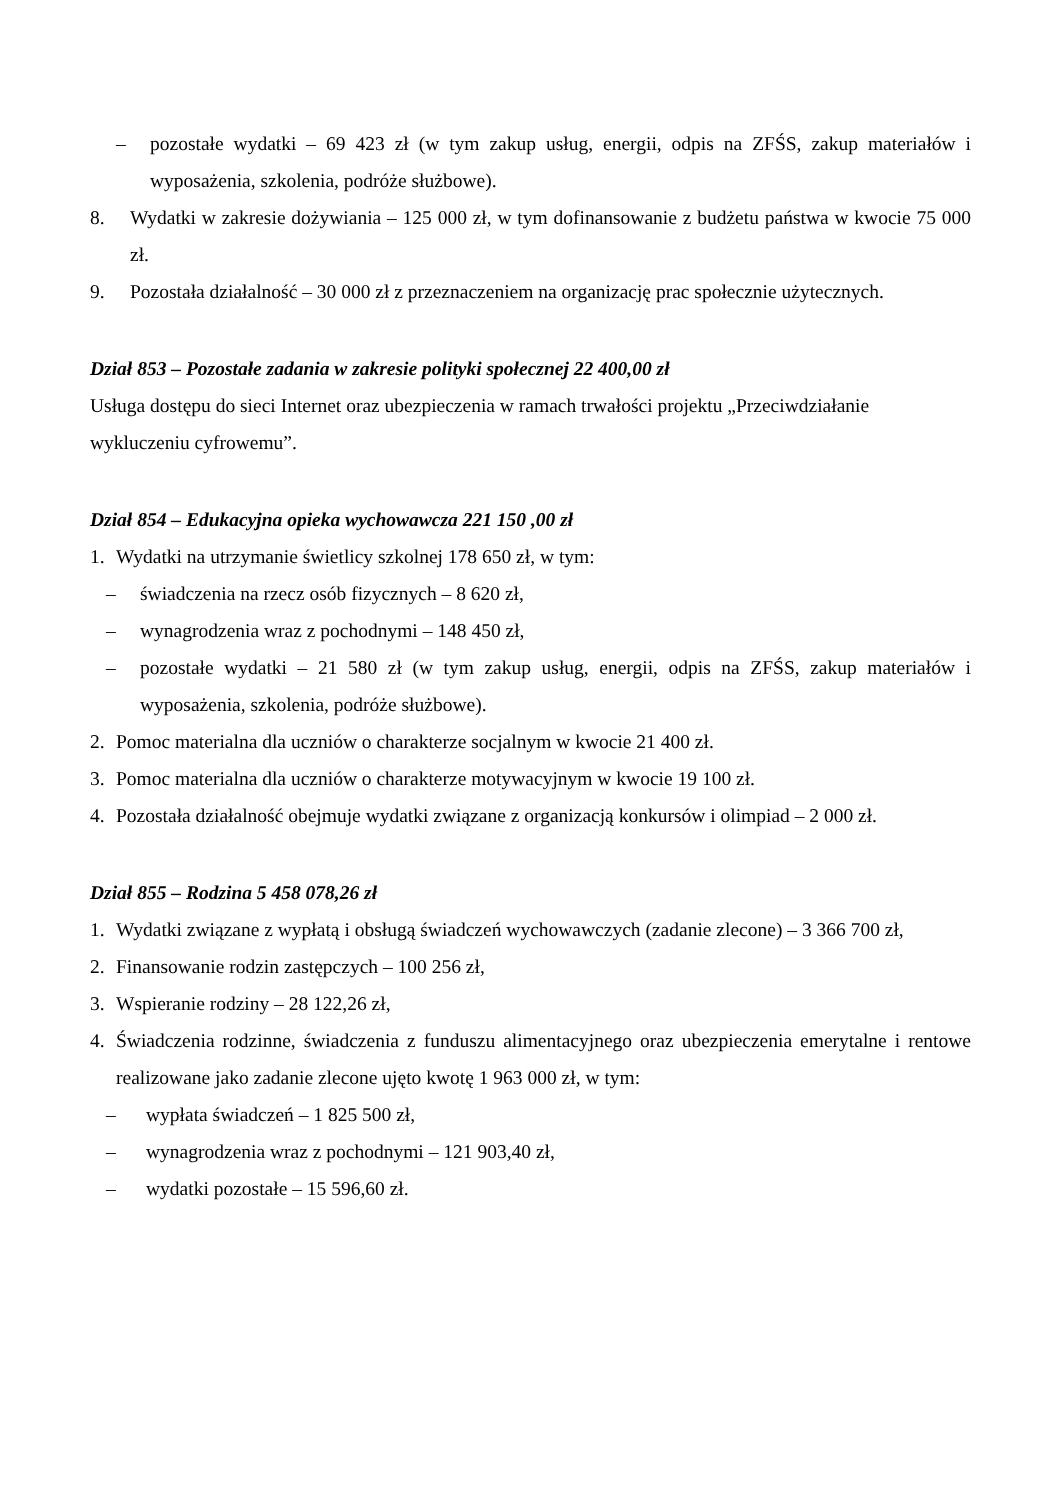– pozostałe wydatki – 69 423 zł (w tym zakup usług, energii, odpis na ZFŚS, zakup materiałów i wyposażenia, szkolenia, podróże służbowe).
8. Wydatki w zakresie dożywiania – 125 000 zł, w tym dofinansowanie z budżetu państwa w kwocie 75 000 zł.
9. Pozostała działalność – 30 000 zł z przeznaczeniem na organizację prac społecznie użytecznych.
Dział 853 – Pozostałe zadania w zakresie polityki społecznej 22 400,00 zł
Usługa dostępu do sieci Internet oraz ubezpieczenia w ramach trwałości projektu „Przeciwdziałanie wykluczeniu cyfrowemu”.
Dział 854 – Edukacyjna opieka wychowawcza 221 150 ,00 zł
1. Wydatki na utrzymanie świetlicy szkolnej 178 650 zł, w tym:
– świadczenia na rzecz osób fizycznych – 8 620 zł,
– wynagrodzenia wraz z pochodnymi – 148 450 zł,
– pozostałe wydatki – 21 580 zł (w tym zakup usług, energii, odpis na ZFŚS, zakup materiałów i wyposażenia, szkolenia, podróże służbowe).
2. Pomoc materialna dla uczniów o charakterze socjalnym w kwocie 21 400 zł.
3. Pomoc materialna dla uczniów o charakterze motywacyjnym w kwocie 19 100 zł.
4. Pozostała działalność obejmuje wydatki związane z organizacją konkursów i olimpiad – 2 000 zł.
Dział 855 – Rodzina 5 458 078,26 zł
1. Wydatki związane z wypłatą i obsługą świadczeń wychowawczych (zadanie zlecone) – 3 366 700 zł,
2. Finansowanie rodzin zastępczych – 100 256 zł,
3. Wspieranie rodziny – 28 122,26 zł,
4. Świadczenia rodzinne, świadczenia z funduszu alimentacyjnego oraz ubezpieczenia emerytalne i rentowe realizowane jako zadanie zlecone ujęto kwotę 1 963 000 zł, w tym:
– wypłata świadczeń – 1 825 500 zł,
– wynagrodzenia wraz z pochodnymi – 121 903,40 zł,
– wydatki pozostałe – 15 596,60 zł.